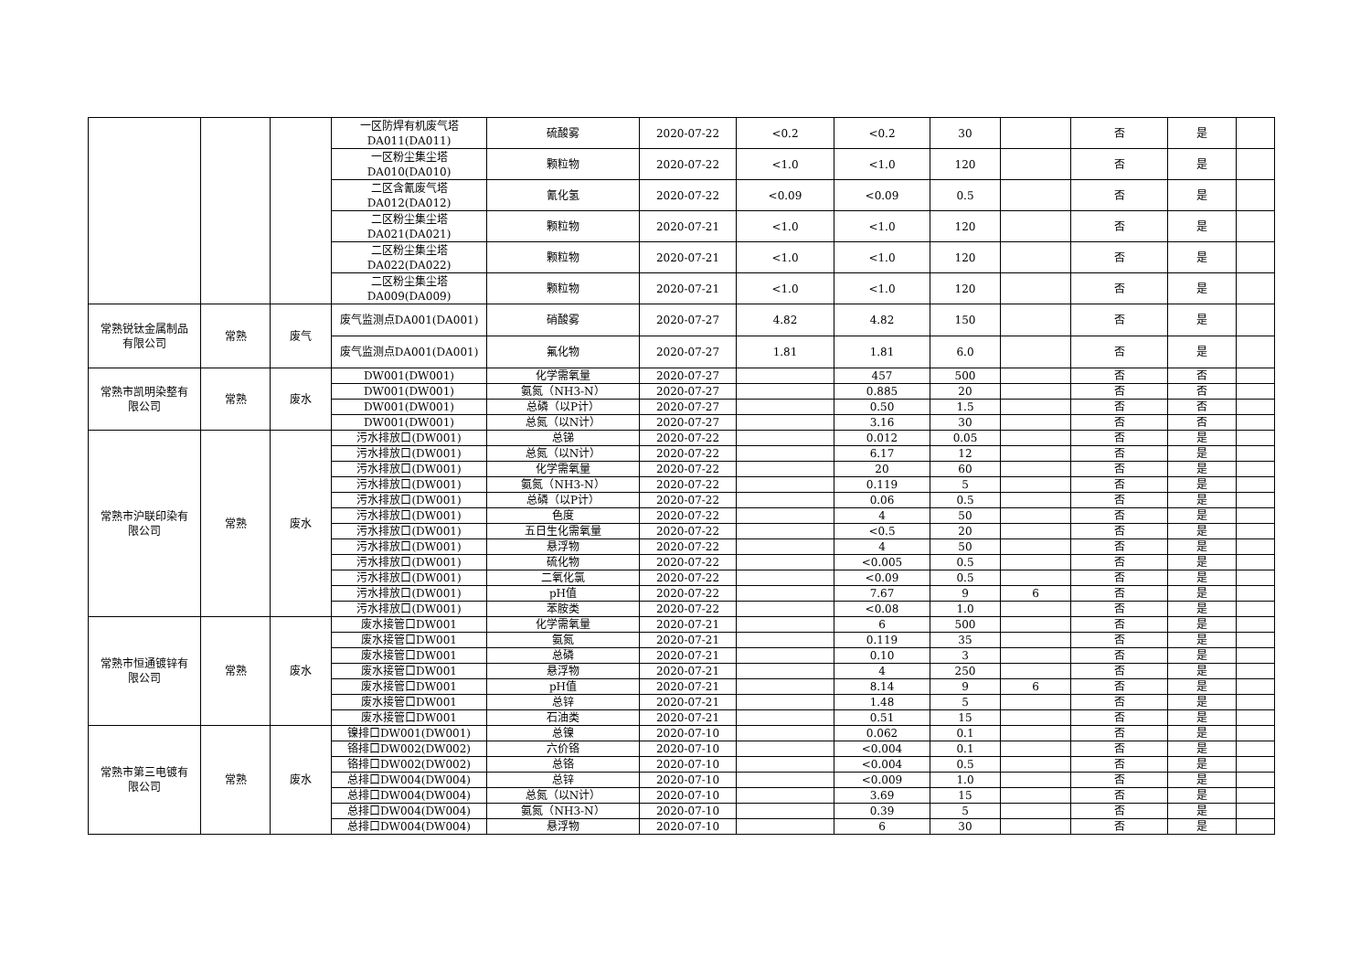| | | | 一区防焊有机废气塔 DA011(DA011) | 硫酸雾 | 2020-07-22 | <0.2 | <0.2 | 30 | | 否 | 是 | |
| | | | 一区粉尘集尘塔 DA010(DA010) | 颗粒物 | 2020-07-22 | <1.0 | <1.0 | 120 | | 否 | 是 | |
| | | | 二区含氰废气塔 DA012(DA012) | 氰化氢 | 2020-07-22 | <0.09 | <0.09 | 0.5 | | 否 | 是 | |
| | | | 二区粉尘集尘塔 DA021(DA021) | 颗粒物 | 2020-07-21 | <1.0 | <1.0 | 120 | | 否 | 是 | |
| | | | 二区粉尘集尘塔 DA022(DA022) | 颗粒物 | 2020-07-21 | <1.0 | <1.0 | 120 | | 否 | 是 | |
| | | | 二区粉尘集尘塔 DA009(DA009) | 颗粒物 | 2020-07-21 | <1.0 | <1.0 | 120 | | 否 | 是 | |
| 常熟锐钛金属制品 有限公司 | 常熟 | 废气 | 废气监测点DA001(DA001) | 硝酸雾 | 2020-07-27 | 4.82 | 4.82 | 150 | | 否 | 是 | |
| | | | 废气监测点DA001(DA001) | 氟化物 | 2020-07-27 | 1.81 | 1.81 | 6.0 | | 否 | 是 | |
| 常熟市凯明染整有 限公司 | 常熟 | 废水 | DW001(DW001) | 化学需氧量 | 2020-07-27 | | 457 | 500 | | 否 | 否 | |
| | | | DW001(DW001) | 氨氮（NH3-N） | 2020-07-27 | | 0.885 | 20 | | 否 | 否 | |
| | | | DW001(DW001) | 总磷（以P计） | 2020-07-27 | | 0.50 | 1.5 | | 否 | 否 | |
| | | | DW001(DW001) | 总氮（以N计） | 2020-07-27 | | 3.16 | 30 | | 否 | 否 | |
| 常熟市沪联印染有 限公司 | 常熟 | 废水 | 污水排放口(DW001) | 总锑 | 2020-07-22 | | 0.012 | 0.05 | | 否 | 是 | |
| | | | 污水排放口(DW001) | 总氮（以N计） | 2020-07-22 | | 6.17 | 12 | | 否 | 是 | |
| | | | 污水排放口(DW001) | 化学需氧量 | 2020-07-22 | | 20 | 60 | | 否 | 是 | |
| | | | 污水排放口(DW001) | 氨氮（NH3-N） | 2020-07-22 | | 0.119 | 5 | | 否 | 是 | |
| | | | 污水排放口(DW001) | 总磷（以P计） | 2020-07-22 | | 0.06 | 0.5 | | 否 | 是 | |
| | | | 污水排放口(DW001) | 色度 | 2020-07-22 | | 4 | 50 | | 否 | 是 | |
| | | | 污水排放口(DW001) | 五日生化需氧量 | 2020-07-22 | | <0.5 | 20 | | 否 | 是 | |
| | | | 污水排放口(DW001) | 悬浮物 | 2020-07-22 | | 4 | 50 | | 否 | 是 | |
| | | | 污水排放口(DW001) | 硫化物 | 2020-07-22 | | <0.005 | 0.5 | | 否 | 是 | |
| | | | 污水排放口(DW001) | 二氧化氯 | 2020-07-22 | | <0.09 | 0.5 | | 否 | 是 | |
| | | | 污水排放口(DW001) | pH值 | 2020-07-22 | | 7.67 | 9 | 6 | 否 | 是 | |
| | | | 污水排放口(DW001) | 苯胺类 | 2020-07-22 | | <0.08 | 1.0 | | 否 | 是 | |
| 常熟市恒通镀锌有 限公司 | 常熟 | 废水 | 废水接管口DW001 | 化学需氧量 | 2020-07-21 | | 6 | 500 | | 否 | 是 | |
| | | | 废水接管口DW001 | 氨氮 | 2020-07-21 | | 0.119 | 35 | | 否 | 是 | |
| | | | 废水接管口DW001 | 总磷 | 2020-07-21 | | 0.10 | 3 | | 否 | 是 | |
| | | | 废水接管口DW001 | 悬浮物 | 2020-07-21 | | 4 | 250 | | 否 | 是 | |
| | | | 废水接管口DW001 | pH值 | 2020-07-21 | | 8.14 | 9 | 6 | 否 | 是 | |
| | | | 废水接管口DW001 | 总锌 | 2020-07-21 | | 1.48 | 5 | | 否 | 是 | |
| | | | 废水接管口DW001 | 石油类 | 2020-07-21 | | 0.51 | 15 | | 否 | 是 | |
| 常熟市第三电镀有 限公司 | 常熟 | 废水 | 镍排口DW001(DW001) | 总镍 | 2020-07-10 | | 0.062 | 0.1 | | 否 | 是 | |
| | | | 铬排口DW002(DW002) | 六价铬 | 2020-07-10 | | <0.004 | 0.1 | | 否 | 是 | |
| | | | 铬排口DW002(DW002) | 总铬 | 2020-07-10 | | <0.004 | 0.5 | | 否 | 是 | |
| | | | 总排口DW004(DW004) | 总锌 | 2020-07-10 | | <0.009 | 1.0 | | 否 | 是 | |
| | | | 总排口DW004(DW004) | 总氮（以N计） | 2020-07-10 | | 3.69 | 15 | | 否 | 是 | |
| | | | 总排口DW004(DW004) | 氨氮（NH3-N） | 2020-07-10 | | 0.39 | 5 | | 否 | 是 | |
| | | | 总排口DW004(DW004) | 悬浮物 | 2020-07-10 | | 6 | 30 | | 否 | 是 | |